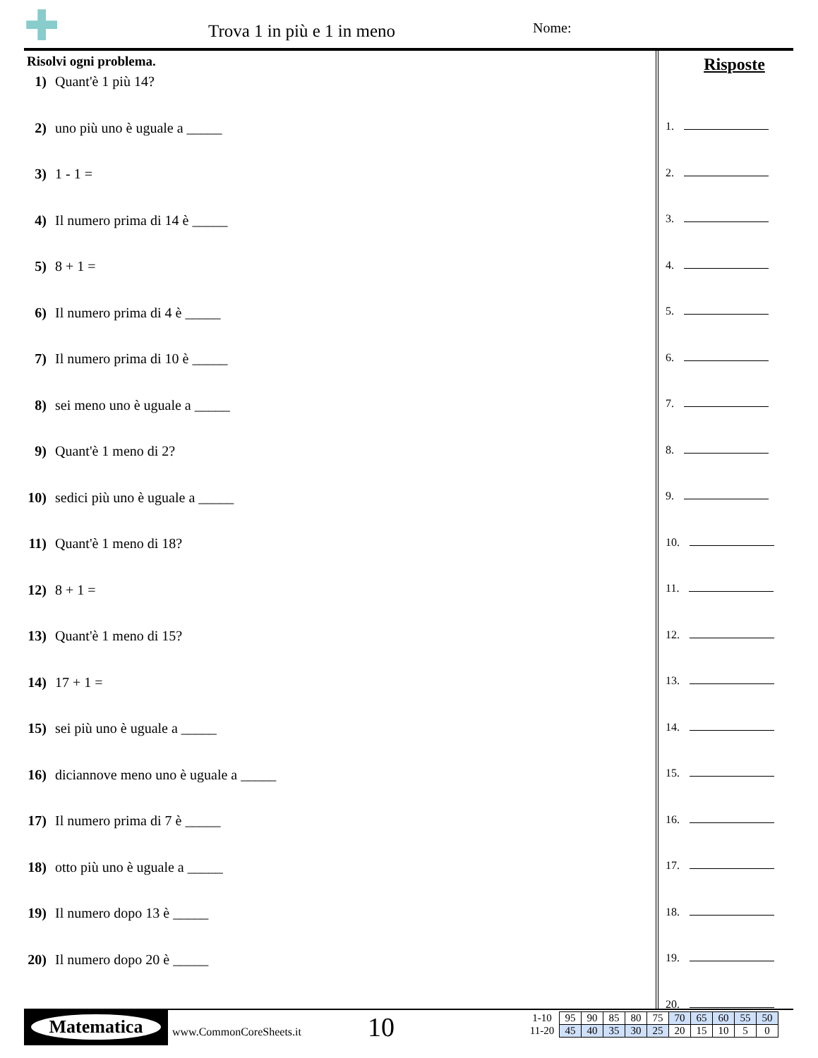✚
Trova 1 in più e 1 in meno Nome:
Risolvi ogni problema.
1) Quant'è 1 più 14?
2) uno più uno è uguale a _____
3) 1 - 1 =
4) Il numero prima di 14 è _____
5) 8 + 1 =
6) Il numero prima di 4 è _____
7) Il numero prima di 10 è _____
8) sei meno uno è uguale a _____
9) Quant'è 1 meno di 2?
10) sedici più uno è uguale a _____
11) Quant'è 1 meno di 18?
12) 8 + 1 =
13) Quant'è 1 meno di 15?
14) 17 + 1 =
15) sei più uno è uguale a _____
16) diciannove meno uno è uguale a _____
17) Il numero prima di 7 è _____
18) otto più uno è uguale a _____
19) Il numero dopo 13 è _____
20) Il numero dopo 20 è _____
Risposte
1.
2.
3.
4.
5.
6.
7.
8.
9.
10.
11.
12.
13.
14.
15.
16.
17.
18.
19.
20.
Matematica
www.CommonCoreSheets.it 10
| 1-10 | 95 | 90 | 85 | 80 | 75 | 70 | 65 | 60 | 55 | 50 |
| 11-20 | 45 | 40 | 35 | 30 | 25 | 20 | 15 | 10 | 5 | 0 |